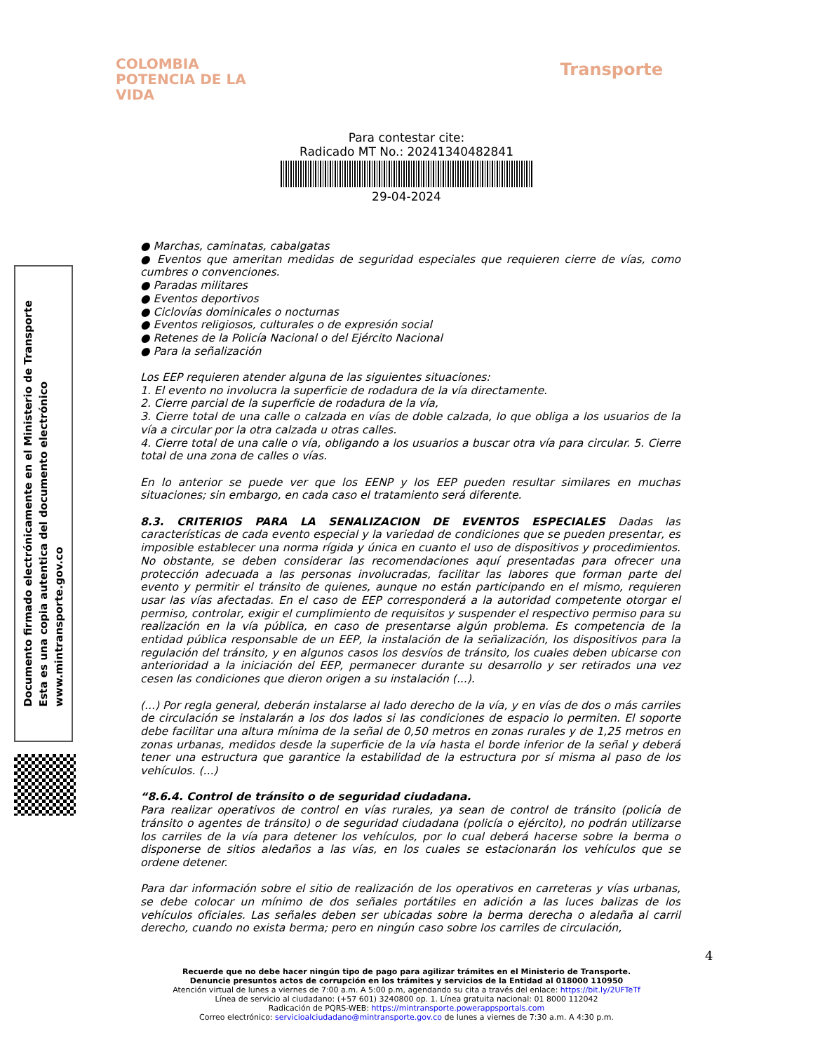COLOMBIA
POTENCIA DE LA
VIDA
Transporte
Para contestar cite:
Radicado MT No.: 20241340482841
29-04-2024
Documento firmado electrónicamente en el Ministerio de Transporte
Esta es una copia autentica del documento electrónico
www.mintransporte.gov.co
● Marchas, caminatas, cabalgatas
● Eventos que ameritan medidas de seguridad especiales que requieren cierre de vías, como cumbres o convenciones.
● Paradas militares
● Eventos deportivos
● Ciclovías dominicales o nocturnas
● Eventos religiosos, culturales o de expresión social
● Retenes de la Policía Nacional o del Ejército Nacional
● Para la señalización
Los EEP requieren atender alguna de las siguientes situaciones:
1. El evento no involucra la superficie de rodadura de la vía directamente.
2. Cierre parcial de la superficie de rodadura de la vía,
3. Cierre total de una calle o calzada en vías de doble calzada, lo que obliga a los usuarios de la vía a circular por la otra calzada u otras calles.
4. Cierre total de una calle o vía, obligando a los usuarios a buscar otra vía para circular. 5. Cierre total de una zona de calles o vías.
En lo anterior se puede ver que los EENP y los EEP pueden resultar similares en muchas situaciones; sin embargo, en cada caso el tratamiento será diferente.
8.3. CRITERIOS PARA LA SENALIZACION DE EVENTOS ESPECIALES Dadas las características de cada evento especial y la variedad de condiciones que se pueden presentar, es imposible establecer una norma rígida y única en cuanto el uso de dispositivos y procedimientos. No obstante, se deben considerar las recomendaciones aquí presentadas para ofrecer una protección adecuada a las personas involucradas, facilitar las labores que forman parte del evento y permitir el tránsito de quienes, aunque no están participando en el mismo, requieren usar las vías afectadas. En el caso de EEP corresponderá a la autoridad competente otorgar el permiso, controlar, exigir el cumplimiento de requisitos y suspender el respectivo permiso para su realización en la vía pública, en caso de presentarse algún problema. Es competencia de la entidad pública responsable de un EEP, la instalación de la señalización, los dispositivos para la regulación del tránsito, y en algunos casos los desvíos de tránsito, los cuales deben ubicarse con anterioridad a la iniciación del EEP, permanecer durante su desarrollo y ser retirados una vez cesen las condiciones que dieron origen a su instalación (...).
(...) Por regla general, deberán instalarse al lado derecho de la vía, y en vías de dos o más carriles de circulación se instalarán a los dos lados si las condiciones de espacio lo permiten. El soporte debe facilitar una altura mínima de la señal de 0,50 metros en zonas rurales y de 1,25 metros en zonas urbanas, medidos desde la superficie de la vía hasta el borde inferior de la señal y deberá tener una estructura que garantice la estabilidad de la estructura por sí misma al paso de los vehículos. (...)
“8.6.4. Control de tránsito o de seguridad ciudadana.
Para realizar operativos de control en vías rurales, ya sean de control de tránsito (policía de tránsito o agentes de tránsito) o de seguridad ciudadana (policía o ejército), no podrán utilizarse los carriles de la vía para detener los vehículos, por lo cual deberá hacerse sobre la berma o disponerse de sitios aledaños a las vías, en los cuales se estacionarán los vehículos que se ordene detener.
Para dar información sobre el sitio de realización de los operativos en carreteras y vías urbanas, se debe colocar un mínimo de dos señales portátiles en adición a las luces balizas de los vehículos oficiales. Las señales deben ser ubicadas sobre la berma derecha o aledaña al carril derecho, cuando no exista berma; pero en ningún caso sobre los carriles de circulación,
4
Recuerde que no debe hacer ningún tipo de pago para agilizar trámites en el Ministerio de Transporte.
Denuncie presuntos actos de corrupción en los trámites y servicios de la Entidad al 018000 110950
Atención virtual de lunes a viernes de 7:00 a.m. A 5:00 p.m, agendando su cita a través del enlace: https://bit.ly/2UFTeTf
Línea de servicio al ciudadano: (+57 601) 3240800 op. 1. Línea gratuita nacional: 01 8000 112042
Radicación de PQRS-WEB: https://mintransporte.powerappsportals.com
Correo electrónico: servicioalciudadano@mintransporte.gov.co de lunes a viernes de 7:30 a.m. A 4:30 p.m.